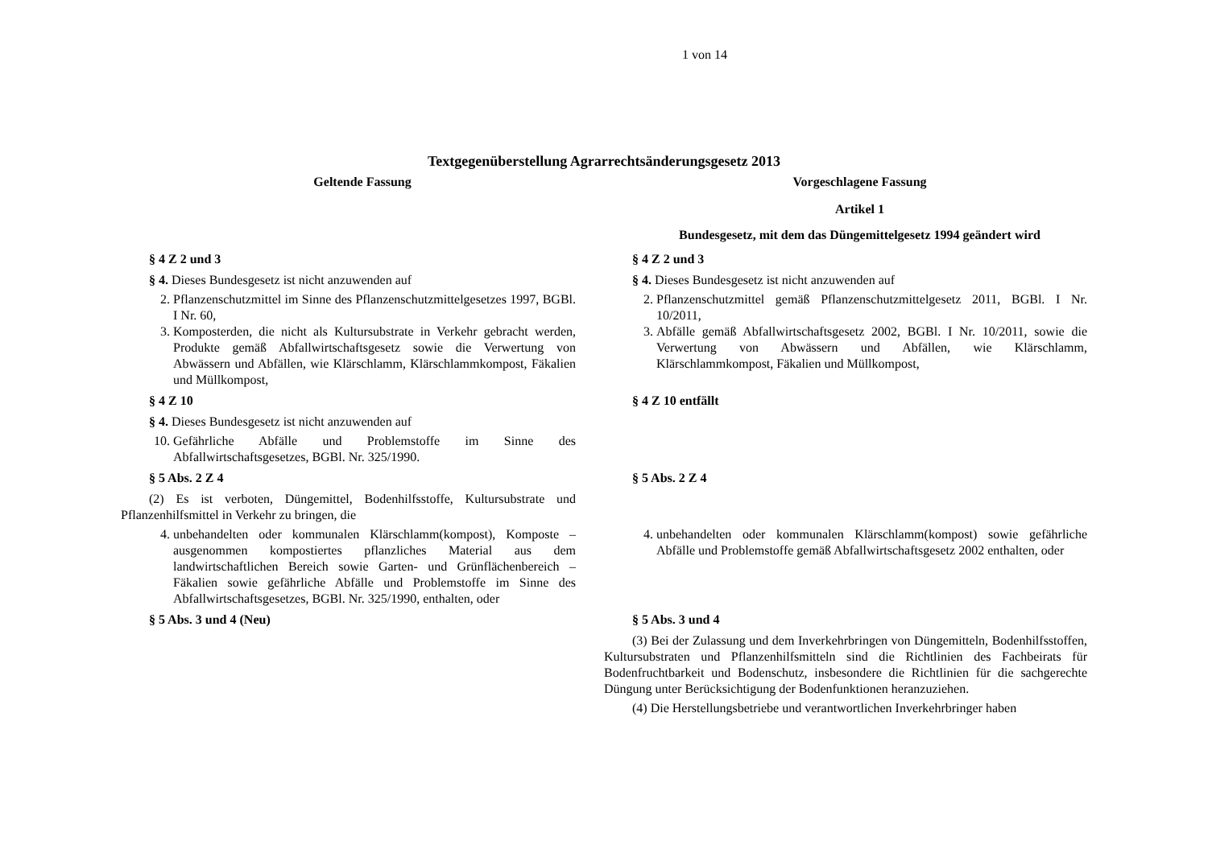1 von 14
Textgegenüberstellung Agrarrechtsänderungsgesetz 2013
| Geltende Fassung | Vorgeschlagene Fassung |
| | Artikel 1 Bundesgesetz, mit dem das Düngemittelgesetz 1994 geändert wird |
| § 4 Z 2 und 3 § 4. Dieses Bundesgesetz ist nicht anzuwenden auf 2. Pflanzenschutzmittel im Sinne des Pflanzenschutzmittelgesetzes 1997, BGBl. I Nr. 60, 3. Komposterden, die nicht als Kultursubstrate in Verkehr gebracht werden, Produkte gemäß Abfallwirtschaftsgesetz sowie die Verwertung von Abwässern und Abfällen, wie Klärschlamm, Klärschlammkompost, Fäkalien und Müllkompost, | § 4 Z 2 und 3 § 4. Dieses Bundesgesetz ist nicht anzuwenden auf 2. Pflanzenschutzmittel gemäß Pflanzenschutzmittelgesetz 2011, BGBl. I Nr. 10/2011, 3. Abfälle gemäß Abfallwirtschaftsgesetz 2002, BGBl. I Nr. 10/2011, sowie die Verwertung von Abwässern und Abfällen, wie Klärschlamm, Klärschlammkompost, Fäkalien und Müllkompost, |
| § 4 Z 10 § 4. Dieses Bundesgesetz ist nicht anzuwenden auf 10. Gefährliche Abfälle und Problemstoffe im Sinne des Abfallwirtschaftsgesetzes, BGBl. Nr. 325/1990. | § 4 Z 10 entfällt |
| § 5 Abs. 2 Z 4 (2) Es ist verboten, Düngemittel, Bodenhilfsstoffe, Kultursubstrate und Pflanzenhilfsmittel in Verkehr zu bringen, die 4. unbehandelten oder kommunalen Klärschlamm(kompost), Komposte – ausgenommen kompostiertes pflanzliches Material aus dem landwirtschaftlichen Bereich sowie Garten- und Grünflächenbereich – Fäkalien sowie gefährliche Abfälle und Problemstoffe im Sinne des Abfallwirtschaftsgesetzes, BGBl. Nr. 325/1990, enthalten, oder | § 5 Abs. 2 Z 4 4. unbehandelten oder kommunalen Klärschlamm(kompost) sowie gefährliche Abfälle und Problemstoffe gemäß Abfallwirtschaftsgesetz 2002 enthalten, oder |
| § 5 Abs. 3 und 4 (Neu) | § 5 Abs. 3 und 4 (3) Bei der Zulassung und dem Inverkehrbringen von Düngemitteln, Bodenhilfsstoffen, Kultursubstraten und Pflanzenhilfsmitteln sind die Richtlinien des Fachbeirats für Bodenfruchtbarkeit und Bodenschutz, insbesondere die Richtlinien für die sachgerechte Düngung unter Berücksichtigung der Bodenfunktionen heranzuziehen. (4) Die Herstellungsbetriebe und verantwortlichen Inverkehrbringer haben |